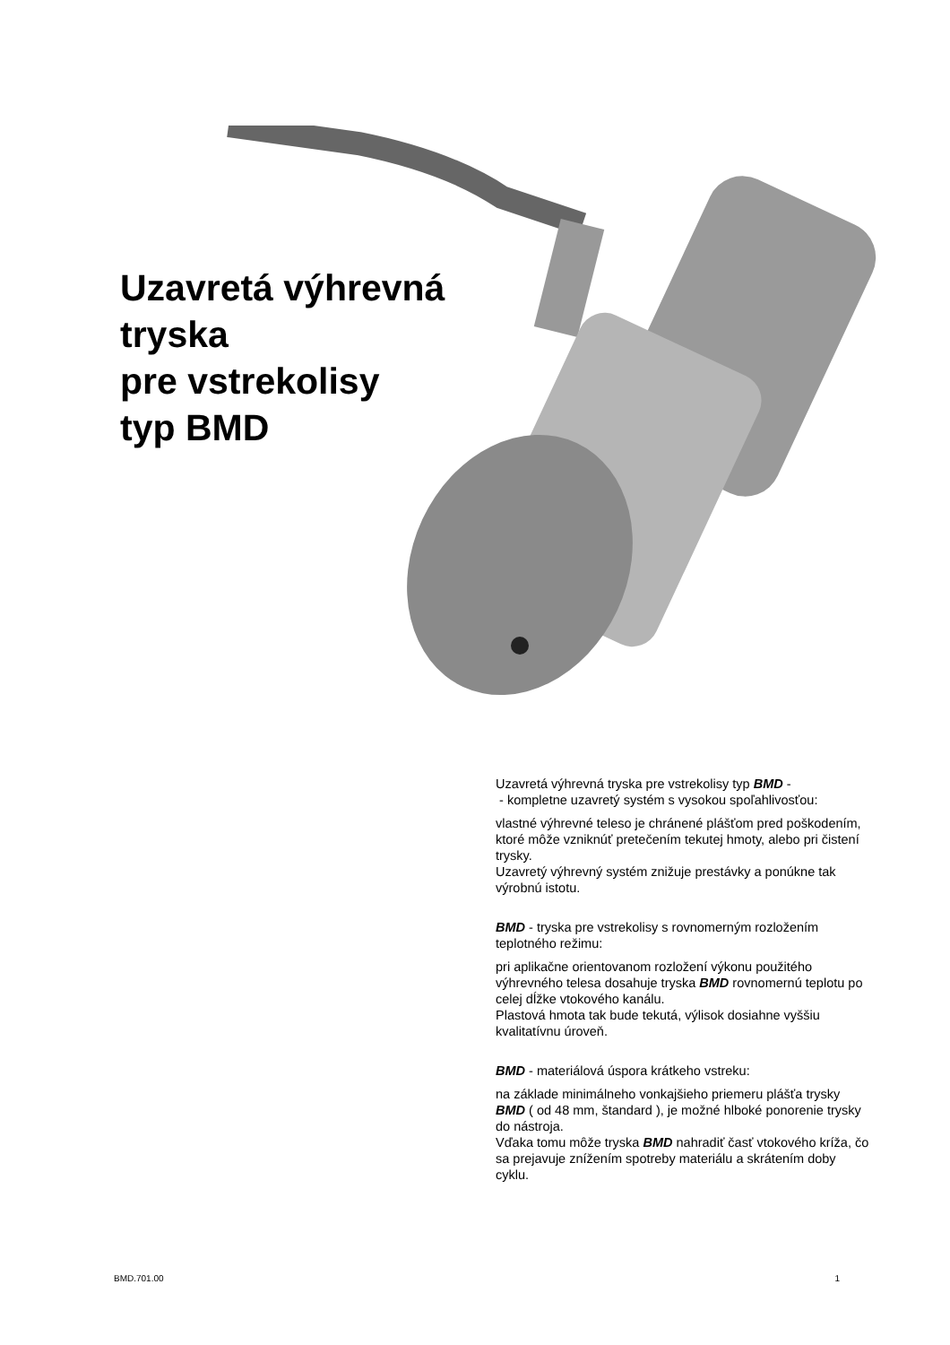Uzavretá výhrevná
tryska
pre vstrekolisy
typ BMD
Uzavretá výhrevná tryska pre vstrekolisy typ BMD -
- kompletne uzavretý systém s vysokou spoľahlivosťou:
vlastné výhrevné teleso je chránené plášťom pred poškodením, ktoré môže vzniknúť pretečením tekutej hmoty, alebo pri čistení trysky.
Uzavretý výhrevný systém znižuje prestávky a ponúkne tak výrobnú istotu.
BMD - tryska pre vstrekolisy s rovnomerným rozložením teplotného režimu:
pri aplikačne orientovanom rozložení výkonu použitého výhrevného telesa dosahuje tryska BMD rovnomernú teplotu po celej dĺžke vtokového kanálu.
Plastová hmota tak bude tekutá, výlisok dosiahne vyššiu kvalitatívnu úroveň.
BMD - materiálová úspora krátkeho vstreku:
na základe minimálneho vonkajšieho priemeru plášťa trysky BMD ( od 48 mm, štandard ), je možné hlboké ponorenie trysky do nástroja.
Vďaka tomu môže tryska BMD nahradiť časť vtokového kríža, čo sa prejavuje znížením spotreby materiálu a skrátením doby cyklu.
BMD.701.00 1